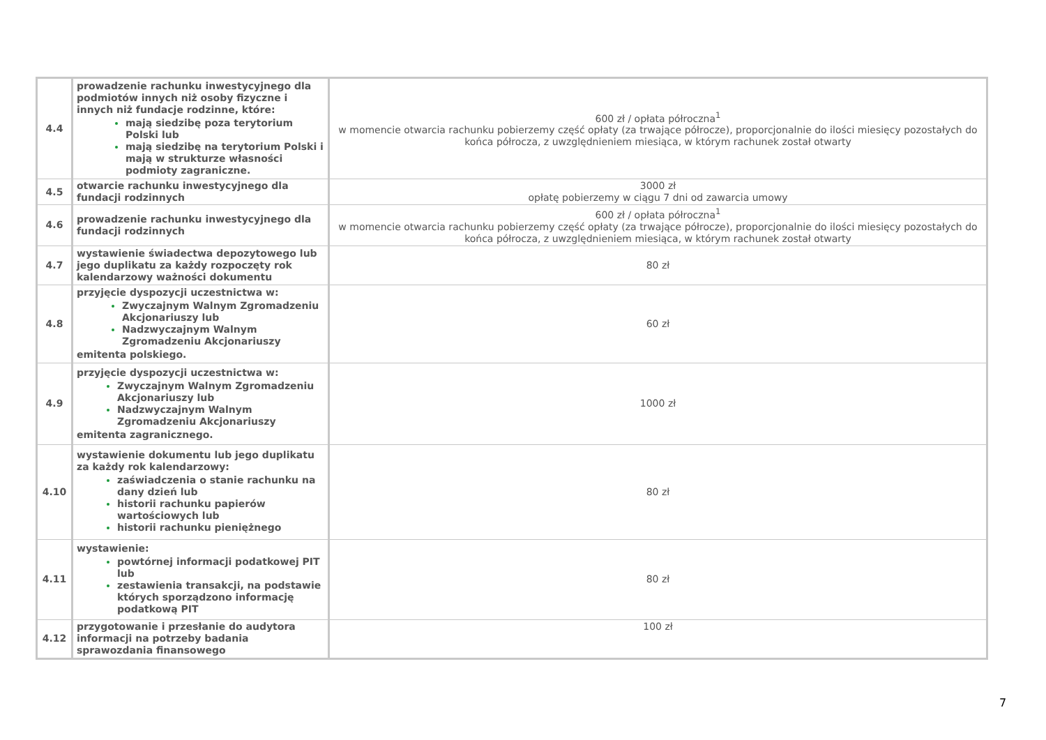| 4.4 | prowadzenie rachunku inwestycyjnego dla podmiotów innych niż osoby fizyczne i innych niż fundacje rodzinne, które: mają siedzibę poza terytorium Polski lub mają siedzibę na terytorium Polski i mają w strukturze własności podmioty zagraniczne. | 600 zł / opłata półroczna<sup>1</sup> w momencie otwarcia rachunku pobierzemy część opłaty (za trwające półrocze), proporcjonalnie do ilości miesięcy pozostałych do końca półrocza, z uwzględnieniem miesiąca, w którym rachunek został otwarty |
| 4.5 | otwarcie rachunku inwestycyjnego dla fundacji rodzinnych | 3000 zł opłatę pobierzemy w ciągu 7 dni od zawarcia umowy |
| 4.6 | prowadzenie rachunku inwestycyjnego dla fundacji rodzinnych | 600 zł / opłata półroczna<sup>1</sup> w momencie otwarcia rachunku pobierzemy część opłaty (za trwające półrocze), proporcjonalnie do ilości miesięcy pozostałych do końca półrocza, z uwzględnieniem miesiąca, w którym rachunek został otwarty |
| 4.7 | wystawienie świadectwa depozytowego lub jego duplikatu za każdy rozpoczęty rok kalendarzowy ważności dokumentu | 80 zł |
| 4.8 | przyjęcie dyspozycji uczestnictwa w: Zwyczajnym Walnym Zgromadzeniu Akcjonariuszy lub Nadzwyczajnym Walnym Zgromadzeniu Akcjonariuszy emitenta polskiego. | 60 zł |
| 4.9 | przyjęcie dyspozycji uczestnictwa w: Zwyczajnym Walnym Zgromadzeniu Akcjonariuszy lub Nadzwyczajnym Walnym Zgromadzeniu Akcjonariuszy emitenta zagranicznego. | 1000 zł |
| 4.10 | wystawienie dokumentu lub jego duplikatu za każdy rok kalendarzowy: zaświadczenia o stanie rachunku na dany dzień lub historii rachunku papierów wartościowych lub historii rachunku pieniężnego | 80 zł |
| 4.11 | wystawienie: powtórnej informacji podatkowej PIT lub zestawienia transakcji, na podstawie których sporządzono informację podatkową PIT | 80 zł |
| 4.12 | przygotowanie i przesłanie do audytora informacji na potrzeby badania sprawozdania finansowego | 100 zł |
7